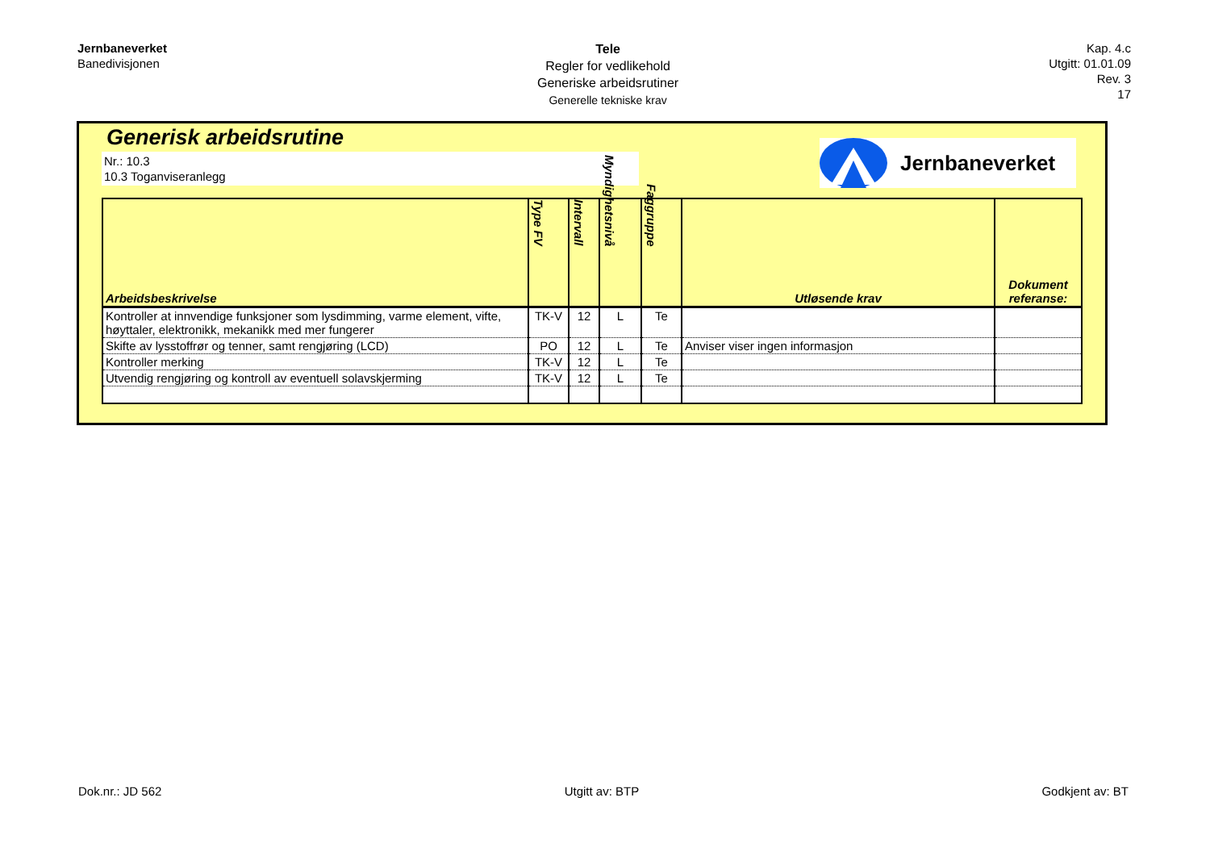Jernbaneverket
Banedivisjonen
Tele
Regler for vedlikehold
Generiske arbeidsrutiner
Generelle tekniske krav
Kap. 4.c
Utgitt: 01.01.09
Rev. 3
17
Generisk arbeidsrutine
Nr.: 10.3
10.3 Toganviseranlegg
Jernbaneverket
| Arbeidsbeskrivelse | Type FV | Intervall | Myndighetsnivå | Faggruppe | Utløsende krav | Dokument referanse: |
| --- | --- | --- | --- | --- | --- | --- |
| Kontroller at innvendige funksjoner som lysdimming, varme element, vifte, høyttaler, elektronikk, mekanikk med mer fungerer | TK-V | 12 | L | Te | | |
| Skifte av lysstoffrør og tenner, samt rengjøring (LCD) | PO | 12 | L | Te | Anviser viser ingen informasjon | |
| Kontroller merking | TK-V | 12 | L | Te | | |
| Utvendig rengjøring og kontroll av eventuell solavskjerming | TK-V | 12 | L | Te | | |
Dok.nr.: JD 562 Utgitt av: BTP Godkjent av: BT